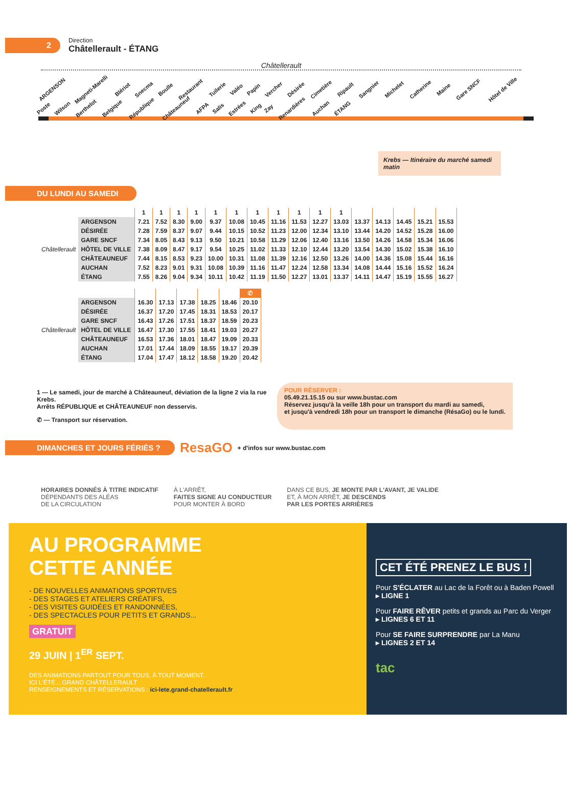2
Direction
Châtellerault - ÉTANG
Châtellerault
ARGENSON Magneti-Marelli Blériot Snecma Boulle Restaurant Tuilerie Valéo Papin Vercher Désirée Cimetière Ripault Sangnier Michelet Catherine Maine Gare SNCF Hôtel de Ville Poste Wilson Berthelot Belgique République Châteauneuf AFPA Salis Estrées King Zay Renardières Auchan ÉTANG
Krebs — Itinéraire du marché samedi matin
DU LUNDI AU SAMEDI
| | | 1 | 1 | 1 | 1 | 1 | 1 | 1 | 1 | 1 | 1 | 1 | | | | | |
| | ARGENSON | 7.21 | 7.52 | 8.30 | 9.00 | 9.37 | 10.08 | 10.45 | 11.16 | 11.53 | 12.27 | 13.03 | 13.37 | 14.13 | 14.45 | 15.21 | 15.53 |
| | DÉSIRÉE | 7.28 | 7.59 | 8.37 | 9.07 | 9.44 | 10.15 | 10.52 | 11.23 | 12.00 | 12.34 | 13.10 | 13.44 | 14.20 | 14.52 | 15.28 | 16.00 |
| | GARE SNCF | 7.34 | 8.05 | 8.43 | 9.13 | 9.50 | 10.21 | 10.58 | 11.29 | 12.06 | 12.40 | 13.16 | 13.50 | 14.26 | 14.58 | 15.34 | 16.06 |
| Châtellerault | HÔTEL DE VILLE | 7.38 | 8.09 | 8.47 | 9.17 | 9.54 | 10.25 | 11.02 | 11.33 | 12.10 | 12.44 | 13.20 | 13.54 | 14.30 | 15.02 | 15.38 | 16.10 |
| | CHÂTEAUNEUF | 7.44 | 8.15 | 8.53 | 9.23 | 10.00 | 10.31 | 11.08 | 11.39 | 12.16 | 12.50 | 13.26 | 14.00 | 14.36 | 15.08 | 15.44 | 16.16 |
| | AUCHAN | 7.52 | 8.23 | 9.01 | 9.31 | 10.08 | 10.39 | 11.16 | 11.47 | 12.24 | 12.58 | 13.34 | 14.08 | 14.44 | 15.16 | 15.52 | 16.24 |
| | ÉTANG | 7.55 | 8.26 | 9.04 | 9.34 | 10.11 | 10.42 | 11.19 | 11.50 | 12.27 | 13.01 | 13.37 | 14.11 | 14.47 | 15.19 | 15.55 | 16.27 |
| | | | | | | | ✆ |
| | ARGENSON | 16.30 | 17.13 | 17.38 | 18.25 | 18.46 | 20.10 |
| | DÉSIRÉE | 16.37 | 17.20 | 17.45 | 18.31 | 18.53 | 20.17 |
| | GARE SNCF | 16.43 | 17.26 | 17.51 | 18.37 | 18.59 | 20.23 |
| Châtellerault | HÔTEL DE VILLE | 16.47 | 17.30 | 17.55 | 18.41 | 19.03 | 20.27 |
| | CHÂTEAUNEUF | 16.53 | 17.36 | 18.01 | 18.47 | 19.09 | 20.33 |
| | AUCHAN | 17.01 | 17.44 | 18.09 | 18.55 | 19.17 | 20.39 |
| | ÉTANG | 17.04 | 17.47 | 18.12 | 18.58 | 19.20 | 20.42 |
1 — Le samedi, jour de marché à Châteauneuf, déviation de la ligne 2 via la rue Krebs.
Arrêts RÉPUBLIQUE et CHÂTEAUNEUF non desservis.
✆ — Transport sur réservation.
POUR RÉSERVER :
05.49.21.15.15 ou sur www.bustac.com
Réservez jusqu'à la veille 18h pour un transport du mardi au samedi,
et jusqu'à vendredi 18h pour un transport le dimanche (RésaGo) ou le lundi.
DIMANCHES ET JOURS FÉRIÉS ?
ResaGO + d'infos sur www.bustac.com
HORAIRES DONNÉS À TITRE INDICATIF
DÉPENDANTS DES ALÉAS
DE LA CIRCULATION
À L'ARRÊT,
FAITES SIGNE AU CONDUCTEUR
POUR MONTER À BORD
DANS CE BUS, JE MONTE PAR L'AVANT, JE VALIDE
ET, À MON ARRÊT, JE DESCENDS
PAR LES PORTES ARRIÈRES
AU PROGRAMME
CETTE ANNÉE
- DE NOUVELLES ANIMATIONS SPORTIVES
- DES STAGES ET ATELIERS CRÉATIFS,
- DES VISITES GUIDÉES ET RANDONNÉES,
- DES SPECTACLES POUR PETITS ET GRANDS...
GRATUIT
29 JUIN | 1<sup>ER</sup> SEPT.
DES ANIMATIONS PARTOUT POUR TOUS, À TOUT MOMENT.
ICI L'ÉTÉ... GRAND CHÂTELLERAULT
RENSEIGNEMENTS ET RÉSERVATIONS : ici-lete.grand-chatellerault.fr
CET ÉTÉ PRENEZ LE BUS !
Pour S'ÉCLATER au Lac de la Forêt ou à Baden Powell
▸ LIGNE 1
Pour FAIRE RÊVER petits et grands au Parc du Verger
▸ LIGNES 6 ET 11
Pour SE FAIRE SURPRENDRE par La Manu
▸ LIGNES 2 ET 14
tac